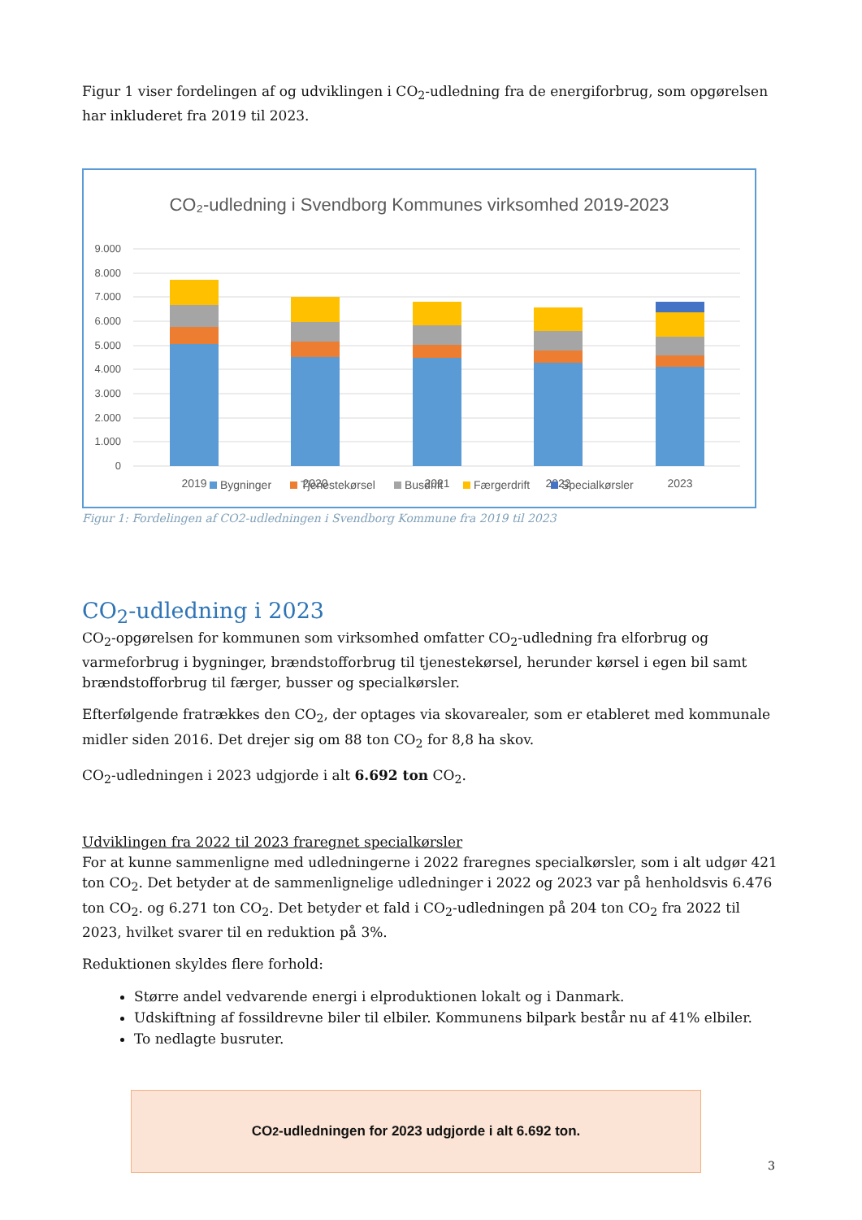Figur 1 viser fordelingen af og udviklingen i CO<sub>2</sub>-udledning fra de energiforbrug, som opgørelsen har inkluderet fra 2019 til 2023.
CO₂-udledning i Svendborg Kommunes virksomhed 2019-2023
9.000
8.000
7.000
6.000
5.000
4.000
3.000
2.000
1.000
0
2019
2020
2021
2022
2023
Bygninger
Tjenestekørsel
Busdrift
Færgerdrift
Specialkørsler
Figur 1: Fordelingen af CO2-udledningen i Svendborg Kommune fra 2019 til 2023
CO<sub>2</sub>-udledning i 2023
CO<sub>2</sub>-opgørelsen for kommunen som virksomhed omfatter CO<sub>2</sub>-udledning fra elforbrug og varmeforbrug i bygninger, brændstofforbrug til tjenestekørsel, herunder kørsel i egen bil samt brændstofforbrug til færger, busser og specialkørsler.
Efterfølgende fratrækkes den CO<sub>2</sub>, der optages via skovarealer, som er etableret med kommunale midler siden 2016. Det drejer sig om 88 ton CO<sub>2</sub> for 8,8 ha skov.
CO<sub>2</sub>-udledningen i 2023 udgjorde i alt 6.692 ton CO<sub>2</sub>.
Udviklingen fra 2022 til 2023 fraregnet specialkørsler
For at kunne sammenligne med udledningerne i 2022 fraregnes specialkørsler, som i alt udgør 421 ton CO<sub>2</sub>. Det betyder at de sammenlignelige udledninger i 2022 og 2023 var på henholdsvis 6.476 ton CO<sub>2</sub>. og 6.271 ton CO<sub>2</sub>. Det betyder et fald i CO<sub>2</sub>-udledningen på 204 ton CO<sub>2</sub> fra 2022 til 2023, hvilket svarer til en reduktion på 3%.
Reduktionen skyldes flere forhold:
Større andel vedvarende energi i elproduktionen lokalt og i Danmark.
Udskiftning af fossildrevne biler til elbiler. Kommunens bilpark består nu af 41% elbiler.
To nedlagte busruter.
CO<sub>2</sub>-udledningen for 2023 udgjorde i alt 6.692 ton.
3